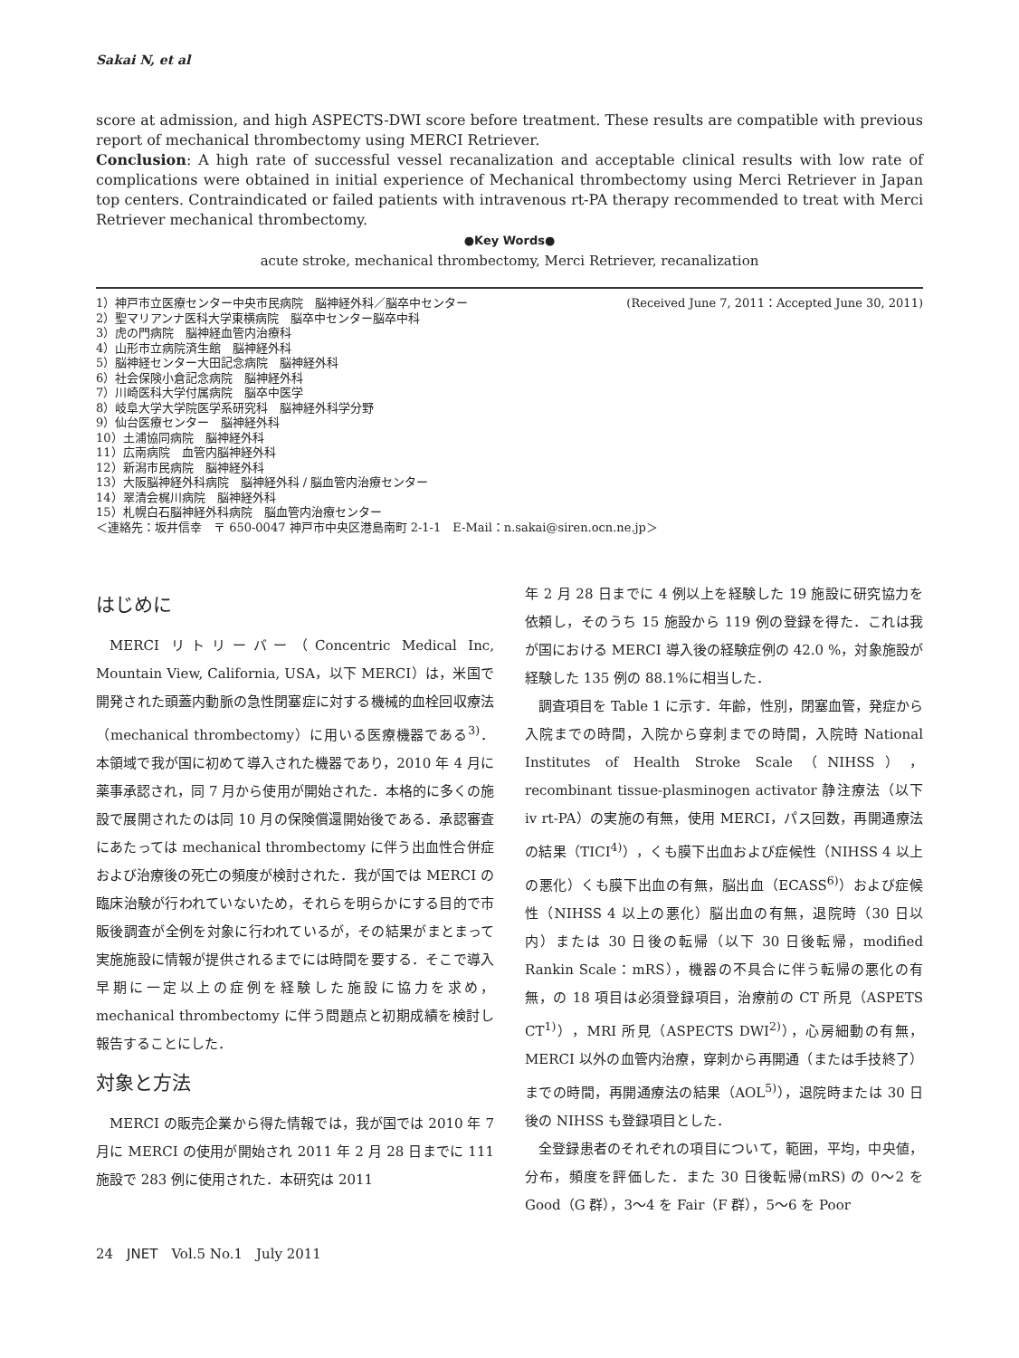Sakai N, et al
score at admission, and high ASPECTS-DWI score before treatment. These results are compatible with previous report of mechanical thrombectomy using MERCI Retriever.
Conclusion: A high rate of successful vessel recanalization and acceptable clinical results with low rate of complications were obtained in initial experience of Mechanical thrombectomy using Merci Retriever in Japan top centers. Contraindicated or failed patients with intravenous rt-PA therapy recommended to treat with Merci Retriever mechanical thrombectomy.
●Key Words●
acute stroke, mechanical thrombectomy, Merci Retriever, recanalization
1）神戸市立医療センター中央市民病院　脳神経外科／脳卒中センター (Received June 7, 2011：Accepted June 30, 2011)
2）聖マリアンナ医科大学東横病院　脳卒中センター脳卒中科
3）虎の門病院　脳神経血管内治療科
4）山形市立病院済生館　脳神経外科
5）脳神経センター大田記念病院　脳神経外科
6）社会保険小倉記念病院　脳神経外科
7）川崎医科大学付属病院　脳卒中医学
8）岐阜大学大学院医学系研究科　脳神経外科学分野
9）仙台医療センター　脳神経外科
10）土浦協同病院　脳神経外科
11）広南病院　血管内脳神経外科
12）新潟市民病院　脳神経外科
13）大阪脳神経外科病院　脳神経外科 / 脳血管内治療センター
14）翠清会梶川病院　脳神経外科
15）札幌白石脳神経外科病院　脳血管内治療センター
＜連絡先：坂井信幸　〒 650-0047 神戸市中央区港島南町 2-1-1　E-Mail：n.sakai@siren.ocn.ne.jp＞
はじめに
MERCI リトリーバー（Concentric Medical Inc, Mountain View, California, USA，以下 MERCI）は，米国で開発された頭蓋内動脈の急性閉塞症に対する機械的血栓回収療法（mechanical thrombectomy）に用いる医療機器である<sup>3)</sup>．本領域で我が国に初めて導入された機器であり，2010 年 4 月に薬事承認され，同 7 月から使用が開始された．本格的に多くの施設で展開されたのは同 10 月の保険償還開始後である．承認審査にあたっては mechanical thrombectomy に伴う出血性合併症および治療後の死亡の頻度が検討された．我が国では MERCI の臨床治験が行われていないため，それらを明らかにする目的で市販後調査が全例を対象に行われているが，その結果がまとまって実施施設に情報が提供されるまでには時間を要する．そこで導入早期に一定以上の症例を経験した施設に協力を求め，mechanical thrombectomy に伴う問題点と初期成績を検討し報告することにした．
対象と方法
MERCI の販売企業から得た情報では，我が国では 2010 年 7 月に MERCI の使用が開始され 2011 年 2 月 28 日までに 111 施設で 283 例に使用された．本研究は 2011
年 2 月 28 日までに 4 例以上を経験した 19 施設に研究協力を依頼し，そのうち 15 施設から 119 例の登録を得た．これは我が国における MERCI 導入後の経験症例の 42.0 %，対象施設が経験した 135 例の 88.1%に相当した．
調査項目を Table 1 に示す．年齢，性別，閉塞血管，発症から入院までの時間，入院から穿刺までの時間，入院時 National Institutes of Health Stroke Scale（NIHSS），recombinant tissue-plasminogen activator 静注療法（以下 iv rt-PA）の実施の有無，使用 MERCI，パス回数，再開通療法の結果（TICI<sup>4)</sup>），くも膜下出血および症候性（NIHSS 4 以上の悪化）くも膜下出血の有無，脳出血（ECASS<sup>6)</sup>）および症候性（NIHSS 4 以上の悪化）脳出血の有無，退院時（30 日以内）または 30 日後の転帰（以下 30 日後転帰，modified Rankin Scale：mRS），機器の不具合に伴う転帰の悪化の有無，の 18 項目は必須登録項目，治療前の CT 所見（ASPETS CT<sup>1)</sup>），MRI 所見（ASPECTS DWI<sup>2)</sup>），心房細動の有無，MERCI 以外の血管内治療，穿刺から再開通（または手技終了）までの時間，再開通療法の結果（AOL<sup>5)</sup>），退院時または 30 日後の NIHSS も登録項目とした．
全登録患者のそれぞれの項目について，範囲，平均，中央値，分布，頻度を評価した．また 30 日後転帰(mRS) の 0〜2 を Good（G 群），3〜4 を Fair（F 群），5〜6 を Poor
24　JNET　Vol.5 No.1　July 2011